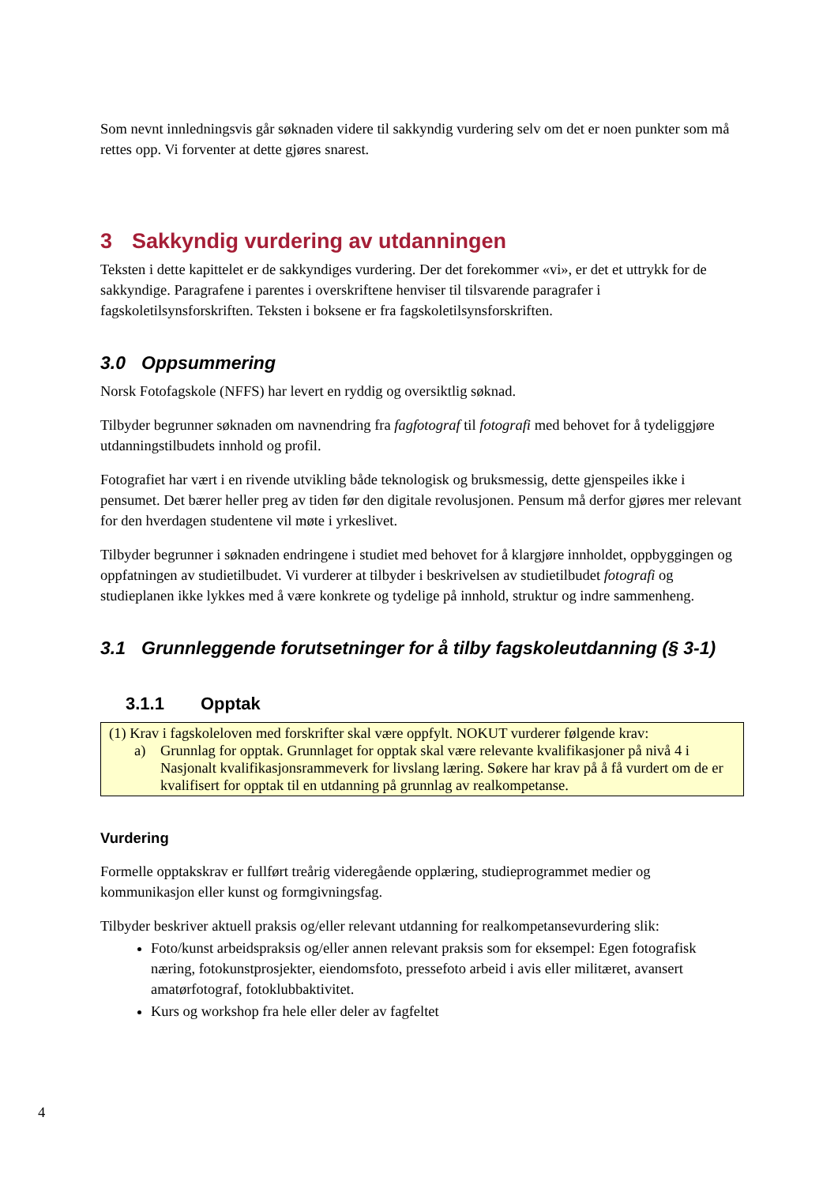Som nevnt innledningsvis går søknaden videre til sakkyndig vurdering selv om det er noen punkter som må rettes opp. Vi forventer at dette gjøres snarest.
3 Sakkyndig vurdering av utdanningen
Teksten i dette kapittelet er de sakkyndiges vurdering. Der det forekommer «vi», er det et uttrykk for de sakkyndige. Paragrafene i parentes i overskriftene henviser til tilsvarende paragrafer i fagskoletilsynsforskriften. Teksten i boksene er fra fagskoletilsynsforskriften.
3.0 Oppsummering
Norsk Fotofagskole (NFFS) har levert en ryddig og oversiktlig søknad.
Tilbyder begrunner søknaden om navnendring fra fagfotograf til fotografi med behovet for å tydeliggjøre utdanningstilbudets innhold og profil.
Fotografiet har vært i en rivende utvikling både teknologisk og bruksmessig, dette gjenspeiles ikke i pensumet. Det bærer heller preg av tiden før den digitale revolusjonen. Pensum må derfor gjøres mer relevant for den hverdagen studentene vil møte i yrkeslivet.
Tilbyder begrunner i søknaden endringene i studiet med behovet for å klargjøre innholdet, oppbyggingen og oppfatningen av studietilbudet. Vi vurderer at tilbyder i beskrivelsen av studietilbudet fotografi og studieplanen ikke lykkes med å være konkrete og tydelige på innhold, struktur og indre sammenheng.
3.1 Grunnleggende forutsetninger for å tilby fagskoleutdanning (§ 3-1)
3.1.1 Opptak
(1) Krav i fagskoleloven med forskrifter skal være oppfylt. NOKUT vurderer følgende krav:
a) Grunnlag for opptak. Grunnlaget for opptak skal være relevante kvalifikasjoner på nivå 4 i Nasjonalt kvalifikasjonsrammeverk for livslang læring. Søkere har krav på å få vurdert om de er kvalifisert for opptak til en utdanning på grunnlag av realkompetanse.
Vurdering
Formelle opptakskrav er fullført treårig videregående opplæring, studieprogrammet medier og kommunikasjon eller kunst og formgivningsfag.
Tilbyder beskriver aktuell praksis og/eller relevant utdanning for realkompetansevurdering slik:
Foto/kunst arbeidspraksis og/eller annen relevant praksis som for eksempel: Egen fotografisk næring, fotokunstprosjekter, eiendomsfoto, pressefoto arbeid i avis eller militæret, avansert amatørfotograf, fotoklubbaktivitet.
Kurs og workshop fra hele eller deler av fagfeltet
4